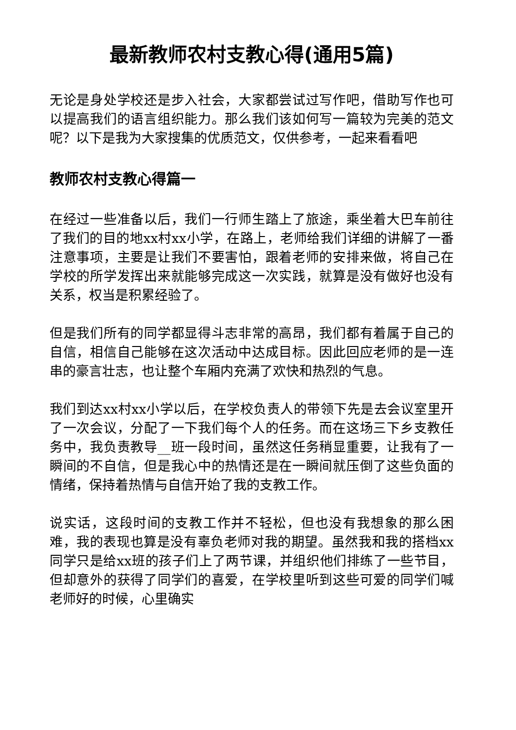最新教师农村支教心得(通用5篇)
无论是身处学校还是步入社会，大家都尝试过写作吧，借助写作也可以提高我们的语言组织能力。那么我们该如何写一篇较为完美的范文呢？以下是我为大家搜集的优质范文，仅供参考，一起来看看吧
教师农村支教心得篇一
在经过一些准备以后，我们一行师生踏上了旅途，乘坐着大巴车前往了我们的目的地xx村xx小学，在路上，老师给我们详细的讲解了一番注意事项，主要是让我们不要害怕，跟着老师的安排来做，将自己在学校的所学发挥出来就能够完成这一次实践，就算是没有做好也没有关系，权当是积累经验了。
但是我们所有的同学都显得斗志非常的高昂，我们都有着属于自己的自信，相信自己能够在这次活动中达成目标。因此回应老师的是一连串的豪言壮志，也让整个车厢内充满了欢快和热烈的气息。
我们到达xx村xx小学以后，在学校负责人的带领下先是去会议室里开了一次会议，分配了一下我们每个人的任务。而在这场三下乡支教任务中，我负责教导__班一段时间，虽然这任务稍显重要，让我有了一瞬间的不自信，但是我心中的热情还是在一瞬间就压倒了这些负面的情绪，保持着热情与自信开始了我的支教工作。
说实话，这段时间的支教工作并不轻松，但也没有我想象的那么困难，我的表现也算是没有辜负老师对我的期望。虽然我和我的搭档xx同学只是给xx班的孩子们上了两节课，并组织他们排练了一些节目，但却意外的获得了同学们的喜爱，在学校里听到这些可爱的同学们喊老师好的时候，心里确实